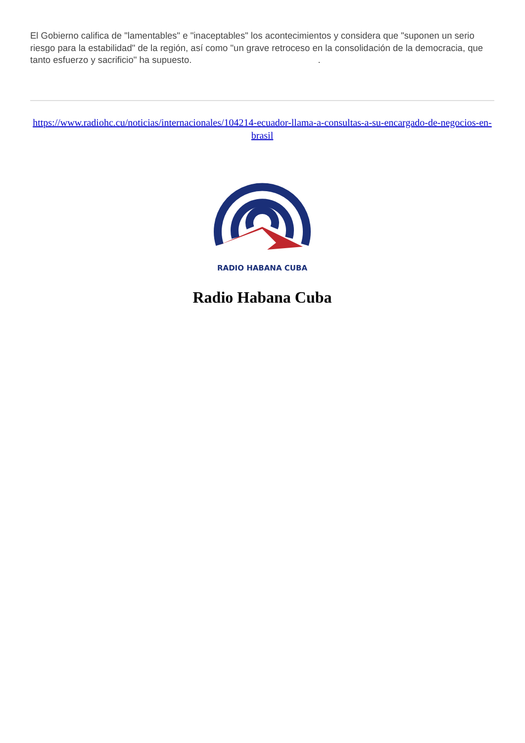El Gobierno califica de "lamentables" e "inaceptables" los acontecimientos y considera que "suponen un serio riesgo para la estabilidad" de la región, así como "un grave retroceso en la consolidación de la democracia, que tanto esfuerzo y sacrificio" ha supuesto. .
https://www.radiohc.cu/noticias/internacionales/104214-ecuador-llama-a-consultas-a-su-encargado-de-negocios-en-brasil
RADIO HABANA CUBA
Radio Habana Cuba